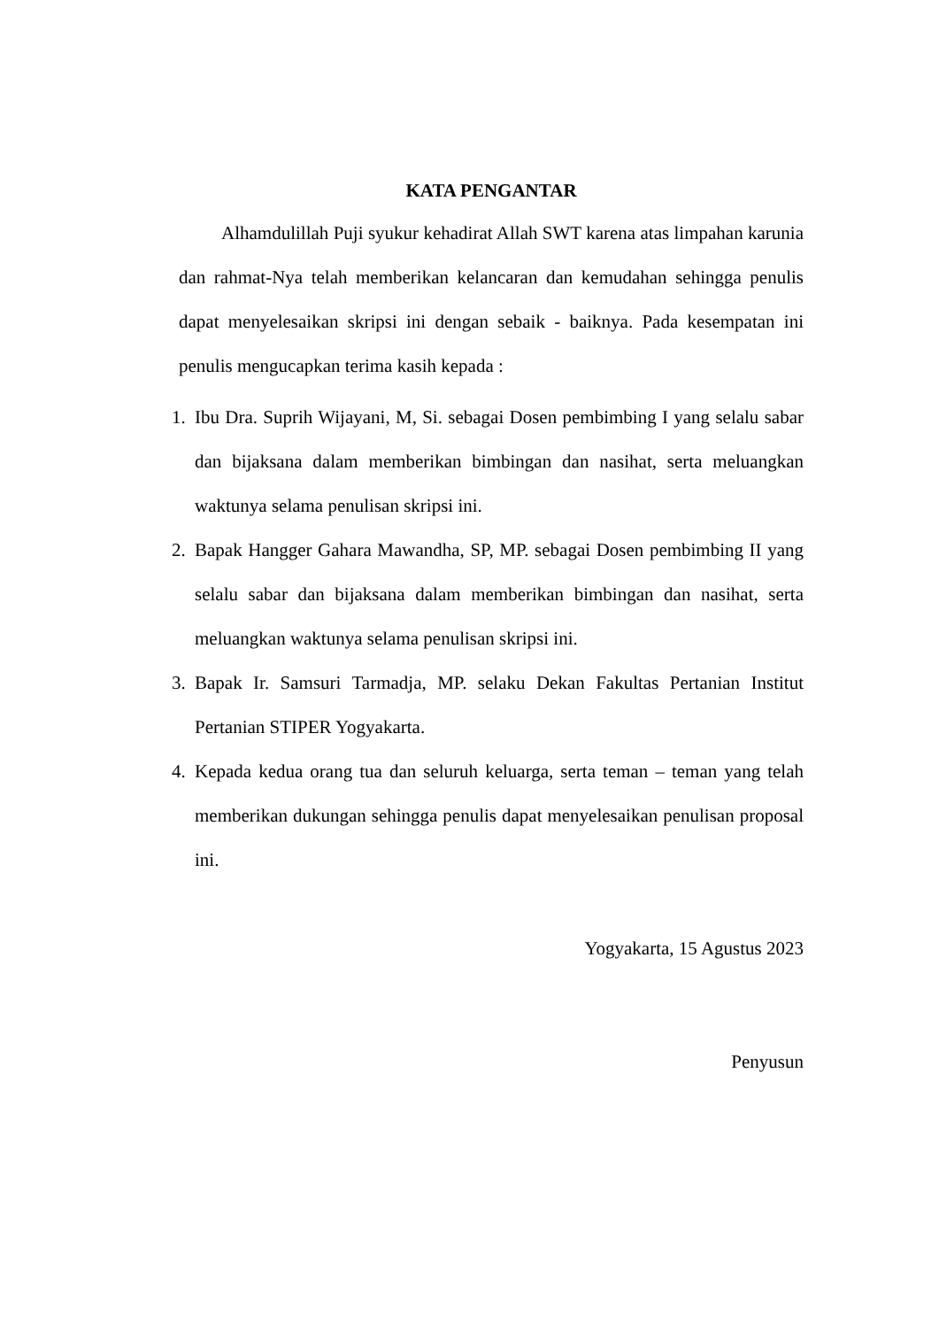KATA PENGANTAR
Alhamdulillah Puji syukur kehadirat Allah SWT karena atas limpahan karunia dan rahmat-Nya telah memberikan kelancaran dan kemudahan sehingga penulis dapat menyelesaikan skripsi ini dengan sebaik - baiknya. Pada kesempatan ini penulis mengucapkan terima kasih kepada :
1. Ibu Dra. Suprih Wijayani, M, Si. sebagai Dosen pembimbing I yang selalu sabar dan bijaksana dalam memberikan bimbingan dan nasihat, serta meluangkan waktunya selama penulisan skripsi ini.
2. Bapak Hangger Gahara Mawandha, SP, MP. sebagai Dosen pembimbing II yang selalu sabar dan bijaksana dalam memberikan bimbingan dan nasihat, serta meluangkan waktunya selama penulisan skripsi ini.
3. Bapak Ir. Samsuri Tarmadja, MP. selaku Dekan Fakultas Pertanian Institut Pertanian STIPER Yogyakarta.
4. Kepada kedua orang tua dan seluruh keluarga, serta teman – teman yang telah memberikan dukungan sehingga penulis dapat menyelesaikan penulisan proposal ini.
Yogyakarta, 15 Agustus 2023
Penyusun